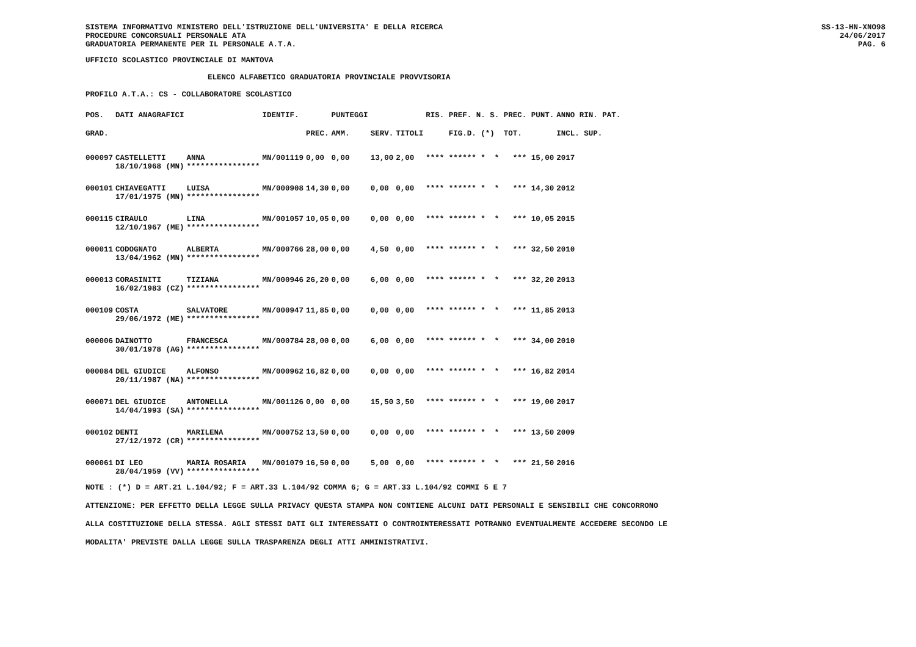SISTEMA INFORMATIVO MINISTERO DELL'ISTRUZIONE DELL'UNIVERSITA' E DELLA RICERCA
PROCEDURE CONCORSUALI PERSONALE ATA
GRADUATORIA PERMANENTE PER IL PERSONALE A.T.A.
SS-13-HN-XNO98
24/06/2017
PAG. 6
UFFICIO SCOLASTICO PROVINCIALE DI MANTOVA
ELENCO ALFABETICO GRADUATORIA PROVINCIALE PROVVISORIA
PROFILO A.T.A.: CS - COLLABORATORE SCOLASTICO
| POS. | DATI ANAGRAFICI | | IDENTIF. | | PUNTEGGI | | | RIS. PREF. N. S. PREC. PUNT. | ANNO RIN. PAT. |
| --- | --- | --- | --- | --- | --- | --- | --- | --- | --- |
| GRAD. | | | | PREC. | AMM. | SERV. | TITOLI | FIG.D. (*) TOT. | INCL. SUP. |
| 000097 | CASTELLETTI | ANNA | MN/001119 | 0,00 | 0,00 | 13,00 | 2,00 | **** ****** * * *** 15,00 | 2017 |
| | 18/10/1968 (MN) | **************** | | | | | | | |
| 000101 | CHIAVEGATTI | LUISA | MN/000908 | 14,30 | 0,00 | 0,00 | 0,00 | **** ****** * * *** 14,30 | 2012 |
| | 17/01/1975 (MN) | **************** | | | | | | | |
| 000115 | CIRAULO | LINA | MN/001057 | 10,05 | 0,00 | 0,00 | 0,00 | **** ****** * * *** 10,05 | 2015 |
| | 12/10/1967 (ME) | **************** | | | | | | | |
| 000011 | CODOGNATO | ALBERTA | MN/000766 | 28,00 | 0,00 | 4,50 | 0,00 | **** ****** * * *** 32,50 | 2010 |
| | 13/04/1962 (MN) | **************** | | | | | | | |
| 000013 | CORASINITI | TIZIANA | MN/000946 | 26,20 | 0,00 | 6,00 | 0,00 | **** ****** * * *** 32,20 | 2013 |
| | 16/02/1983 (CZ) | **************** | | | | | | | |
| 000109 | COSTA | SALVATORE | MN/000947 | 11,85 | 0,00 | 0,00 | 0,00 | **** ****** * * *** 11,85 | 2013 |
| | 29/06/1972 (ME) | **************** | | | | | | | |
| 000006 | DAINOTTO | FRANCESCA | MN/000784 | 28,00 | 0,00 | 6,00 | 0,00 | **** ****** * * *** 34,00 | 2010 |
| | 30/01/1978 (AG) | **************** | | | | | | | |
| 000084 | DEL GIUDICE | ALFONSO | MN/000962 | 16,82 | 0,00 | 0,00 | 0,00 | **** ****** * * *** 16,82 | 2014 |
| | 20/11/1987 (NA) | **************** | | | | | | | |
| 000071 | DEL GIUDICE | ANTONELLA | MN/001126 | 0,00 | 0,00 | 15,50 | 3,50 | **** ****** * * *** 19,00 | 2017 |
| | 14/04/1993 (SA) | **************** | | | | | | | |
| 000102 | DENTI | MARILENA | MN/000752 | 13,50 | 0,00 | 0,00 | 0,00 | **** ****** * * *** 13,50 | 2009 |
| | 27/12/1972 (CR) | **************** | | | | | | | |
| 000061 | DI LEO | MARIA ROSARIA | MN/001079 | 16,50 | 0,00 | 5,00 | 0,00 | **** ****** * * *** 21,50 | 2016 |
| | 28/04/1959 (VV) | **************** | | | | | | | |
NOTE : (*) D = ART.21 L.104/92; F = ART.33 L.104/92 COMMA 6; G = ART.33 L.104/92 COMMI 5 E 7
ATTENZIONE: PER EFFETTO DELLA LEGGE SULLA PRIVACY QUESTA STAMPA NON CONTIENE ALCUNI DATI PERSONALI E SENSIBILI CHE CONCORRONO
ALLA COSTITUZIONE DELLA STESSA. AGLI STESSI DATI GLI INTERESSATI O CONTROINTERESSATI POTRANNO EVENTUALMENTE ACCEDERE SECONDO LE
MODALITA' PREVISTE DALLA LEGGE SULLA TRASPARENZA DEGLI ATTI AMMINISTRATIVI.